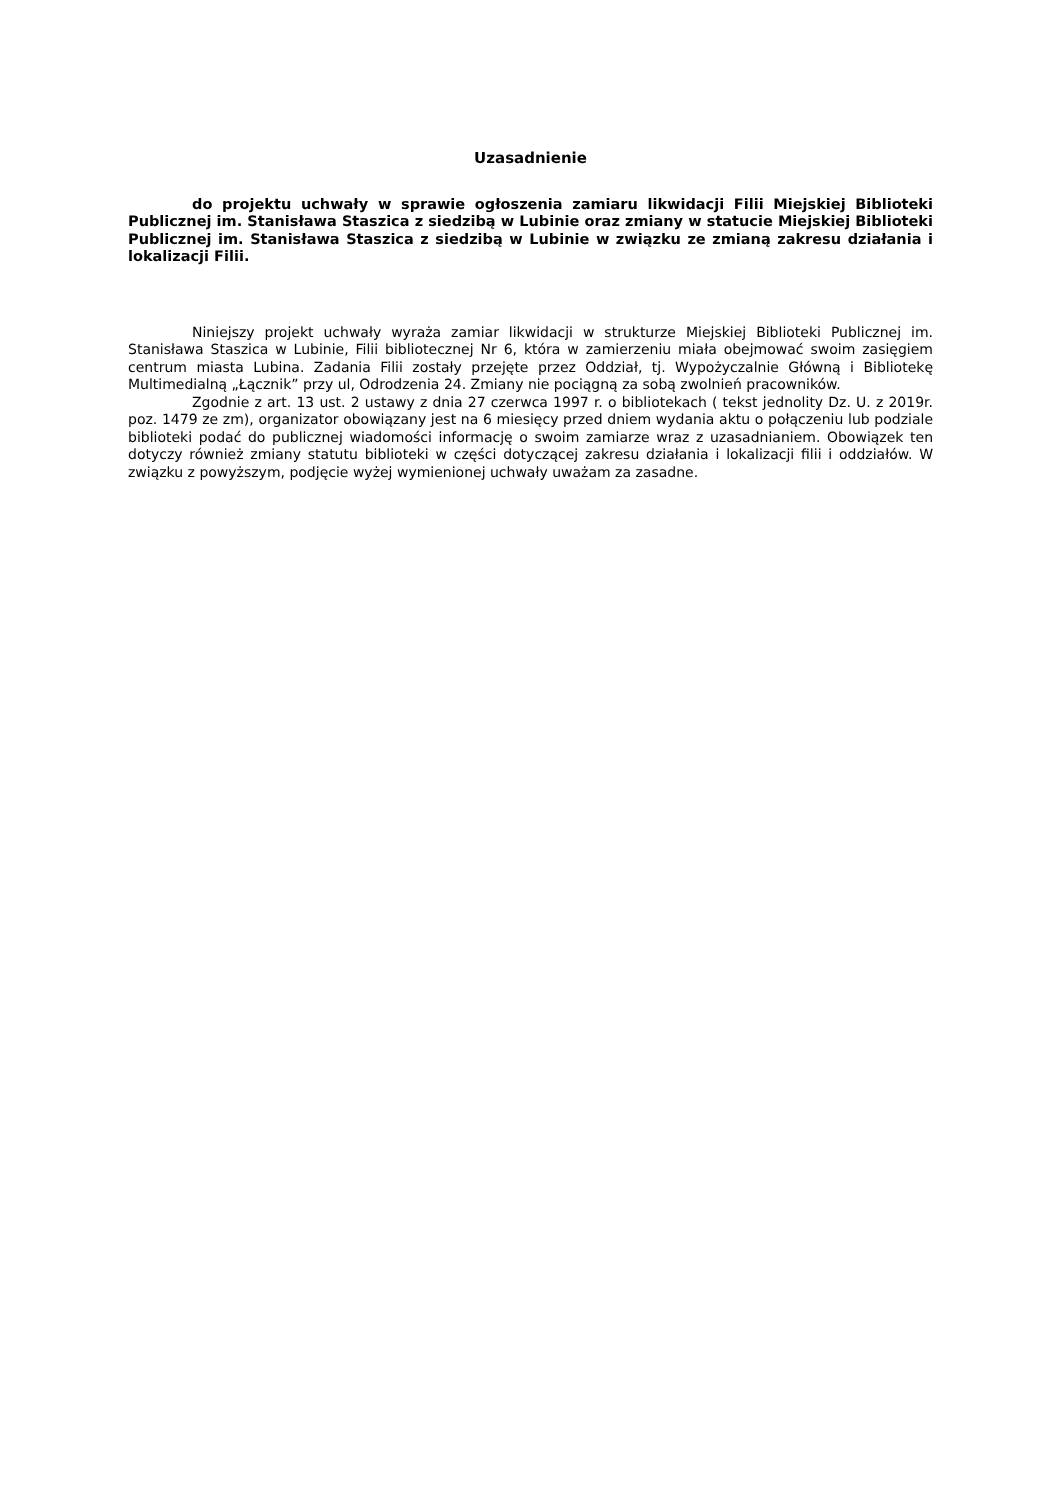Uzasadnienie
do projektu uchwały w sprawie ogłoszenia zamiaru likwidacji Filii Miejskiej Biblioteki Publicznej im. Stanisława Staszica z siedzibą w Lubinie oraz zmiany w statucie Miejskiej Biblioteki Publicznej im. Stanisława Staszica z siedzibą w Lubinie w związku ze zmianą zakresu działania i lokalizacji Filii.
Niniejszy projekt uchwały wyraża zamiar likwidacji w strukturze Miejskiej Biblioteki Publicznej im. Stanisława Staszica w Lubinie, Filii bibliotecznej Nr 6, która w zamierzeniu miała obejmować swoim zasięgiem centrum miasta Lubina. Zadania Filii zostały przejęte przez Oddział, tj. Wypożyczalnie Główną i Bibliotekę Multimedialną „Łącznik” przy ul, Odrodzenia 24. Zmiany nie pociągną za sobą zwolnień pracowników.
Zgodnie z art. 13 ust. 2 ustawy z dnia 27 czerwca 1997 r. o bibliotekach ( tekst jednolity Dz. U. z 2019r. poz. 1479 ze zm), organizator obowiązany jest na 6 miesięcy przed dniem wydania aktu o połączeniu lub podziale biblioteki podać do publicznej wiadomości informację o swoim zamiarze wraz z uzasadnianiem. Obowiązek ten dotyczy również zmiany statutu biblioteki w części dotyczącej zakresu działania i lokalizacji filii i oddziałów. W związku z powyższym, podjęcie wyżej wymienionej uchwały uważam za zasadne.